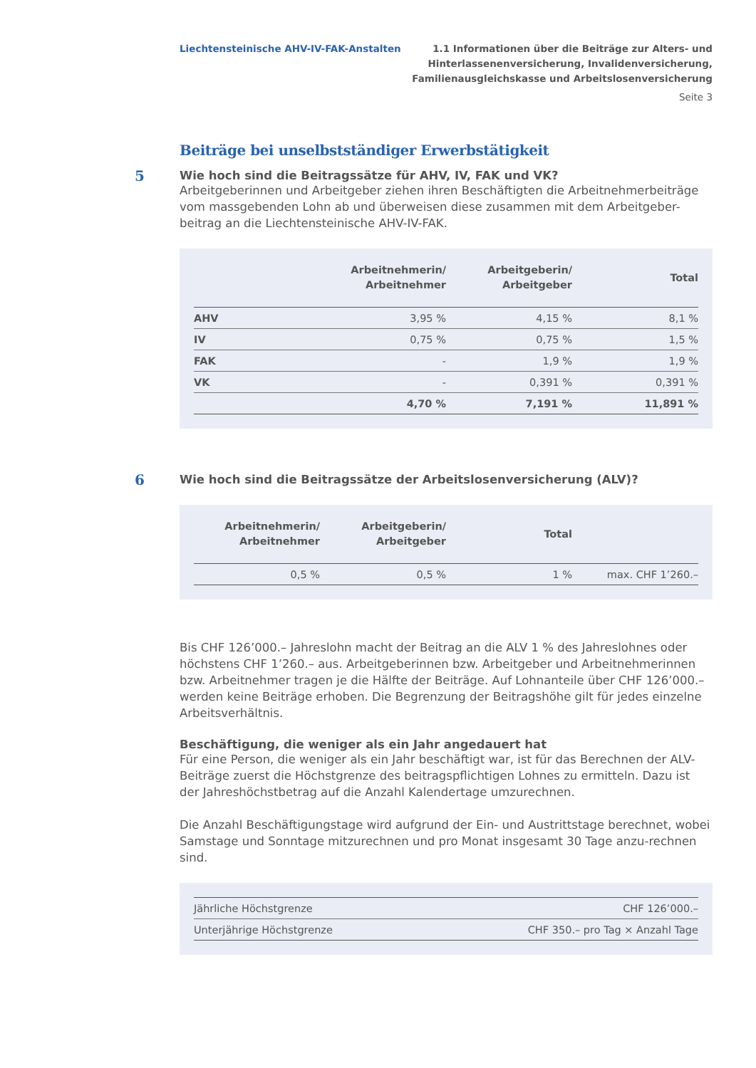Liechtensteinische AHV-IV-FAK-Anstalten
1.1 Informationen über die Beiträge zur Alters- und
Hinterlassenenversicherung, Invalidenversicherung,
Familienausgleichskasse und Arbeitslosenversicherung
Seite 3
Beiträge bei unselbstständiger Erwerbstätigkeit
5
Wie hoch sind die Beitragssätze für AHV, IV, FAK und VK?
Arbeitgeberinnen und Arbeitgeber ziehen ihren Beschäftigten die Arbeitnehmerbeiträge vom massgebenden Lohn ab und überweisen diese zusammen mit dem Arbeitgeber-beitrag an die Liechtensteinische AHV-IV-FAK.
| | Arbeitnehmerin/ Arbeitnehmer | Arbeitgeberin/ Arbeitgeber | Total |
| --- | --- | --- | --- |
| AHV | 3,95 % | 4,15 % | 8,1 % |
| IV | 0,75 % | 0,75 % | 1,5 % |
| FAK | - | 1,9 % | 1,9 % |
| VK | - | 0,391 % | 0,391 % |
| | 4,70 % | 7,191 % | 11,891 % |
6
Wie hoch sind die Beitragssätze der Arbeitslosenversicherung (ALV)?
| Arbeitnehmerin/ Arbeitnehmer | Arbeitgeberin/ Arbeitgeber | Total | |
| --- | --- | --- | --- |
| 0,5 % | 0,5 % | 1 % | max. CHF 1’260.– |
Bis CHF 126’000.– Jahreslohn macht der Beitrag an die ALV 1 % des Jahreslohnes oder höchstens CHF 1’260.– aus. Arbeitgeberinnen bzw. Arbeitgeber und Arbeitnehmerinnen bzw. Arbeitnehmer tragen je die Hälfte der Beiträge. Auf Lohnanteile über CHF 126’000.– werden keine Beiträge erhoben. Die Begrenzung der Beitragshöhe gilt für jedes einzelne Arbeitsverhältnis.
Beschäftigung, die weniger als ein Jahr angedauert hat
Für eine Person, die weniger als ein Jahr beschäftigt war, ist für das Berechnen der ALV-Beiträge zuerst die Höchstgrenze des beitragspflichtigen Lohnes zu ermitteln. Dazu ist der Jahreshöchstbetrag auf die Anzahl Kalendertage umzurechnen.
Die Anzahl Beschäftigungstage wird aufgrund der Ein- und Austrittstage berechnet, wobei Samstage und Sonntage mitzurechnen und pro Monat insgesamt 30 Tage anzu-rechnen sind.
| Jährliche Höchstgrenze | CHF 126’000.– |
| Unterjährige Höchstgrenze | CHF 350.– pro Tag × Anzahl Tage |